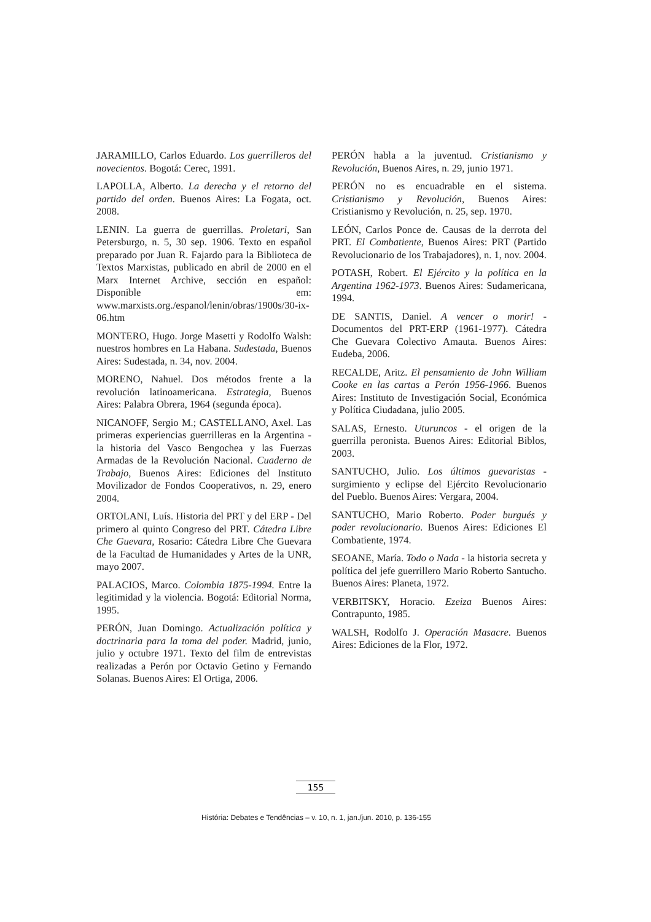JARAMILLO, Carlos Eduardo. Los guerrilleros del novecientos. Bogotá: Cerec, 1991.
LAPOLLA, Alberto. La derecha y el retorno del partido del orden. Buenos Aires: La Fogata, oct. 2008.
LENIN. La guerra de guerrillas. Proletari, San Petersburgo, n. 5, 30 sep. 1906. Texto en español preparado por Juan R. Fajardo para la Biblioteca de Textos Marxistas, publicado en abril de 2000 en el Marx Internet Archive, sección en español: Disponible em: www.marxists.org./espanol/lenin/obras/1900s/30-ix-06.htm
MONTERO, Hugo. Jorge Masetti y Rodolfo Walsh: nuestros hombres en La Habana. Sudestada, Buenos Aires: Sudestada, n. 34, nov. 2004.
MORENO, Nahuel. Dos métodos frente a la revolución latinoamericana. Estrategia, Buenos Aires: Palabra Obrera, 1964 (segunda época).
NICANOFF, Sergio M.; CASTELLANO, Axel. Las primeras experiencias guerrilleras en la Argentina - la historia del Vasco Bengochea y las Fuerzas Armadas de la Revolución Nacional. Cuaderno de Trabajo, Buenos Aires: Ediciones del Instituto Movilizador de Fondos Cooperativos, n. 29, enero 2004.
ORTOLANI, Luís. Historia del PRT y del ERP - Del primero al quinto Congreso del PRT. Cátedra Libre Che Guevara, Rosario: Cátedra Libre Che Guevara de la Facultad de Humanidades y Artes de la UNR, mayo 2007.
PALACIOS, Marco. Colombia 1875-1994. Entre la legitimidad y la violencia. Bogotá: Editorial Norma, 1995.
PERÓN, Juan Domingo. Actualización política y doctrinaria para la toma del poder. Madrid, junio, julio y octubre 1971. Texto del film de entrevistas realizadas a Perón por Octavio Getino y Fernando Solanas. Buenos Aires: El Ortiga, 2006.
PERÓN habla a la juventud. Cristianismo y Revolución, Buenos Aires, n. 29, junio 1971.
PERÓN no es encuadrable en el sistema. Cristianismo y Revolución, Buenos Aires: Cristianismo y Revolución, n. 25, sep. 1970.
LEÓN, Carlos Ponce de. Causas de la derrota del PRT. El Combatiente, Buenos Aires: PRT (Partido Revolucionario de los Trabajadores), n. 1, nov. 2004.
POTASH, Robert. El Ejército y la política en la Argentina 1962-1973. Buenos Aires: Sudamericana, 1994.
DE SANTIS, Daniel. A vencer o morir! - Documentos del PRT-ERP (1961-1977). Cátedra Che Guevara Colectivo Amauta. Buenos Aires: Eudeba, 2006.
RECALDE, Aritz. El pensamiento de John William Cooke en las cartas a Perón 1956-1966. Buenos Aires: Instituto de Investigación Social, Económica y Política Ciudadana, julio 2005.
SALAS, Ernesto. Uturuncos - el origen de la guerrilla peronista. Buenos Aires: Editorial Biblos, 2003.
SANTUCHO, Julio. Los últimos guevaristas - surgimiento y eclipse del Ejército Revolucionario del Pueblo. Buenos Aires: Vergara, 2004.
SANTUCHO, Mario Roberto. Poder burgués y poder revolucionario. Buenos Aires: Ediciones El Combatiente, 1974.
SEOANE, María. Todo o Nada - la historia secreta y política del jefe guerrillero Mario Roberto Santucho. Buenos Aires: Planeta, 1972.
VERBITSKY, Horacio. Ezeiza Buenos Aires: Contrapunto, 1985.
WALSH, Rodolfo J. Operación Masacre. Buenos Aires: Ediciones de la Flor, 1972.
155
História: Debates e Tendências – v. 10, n. 1, jan./jun. 2010, p. 136-155